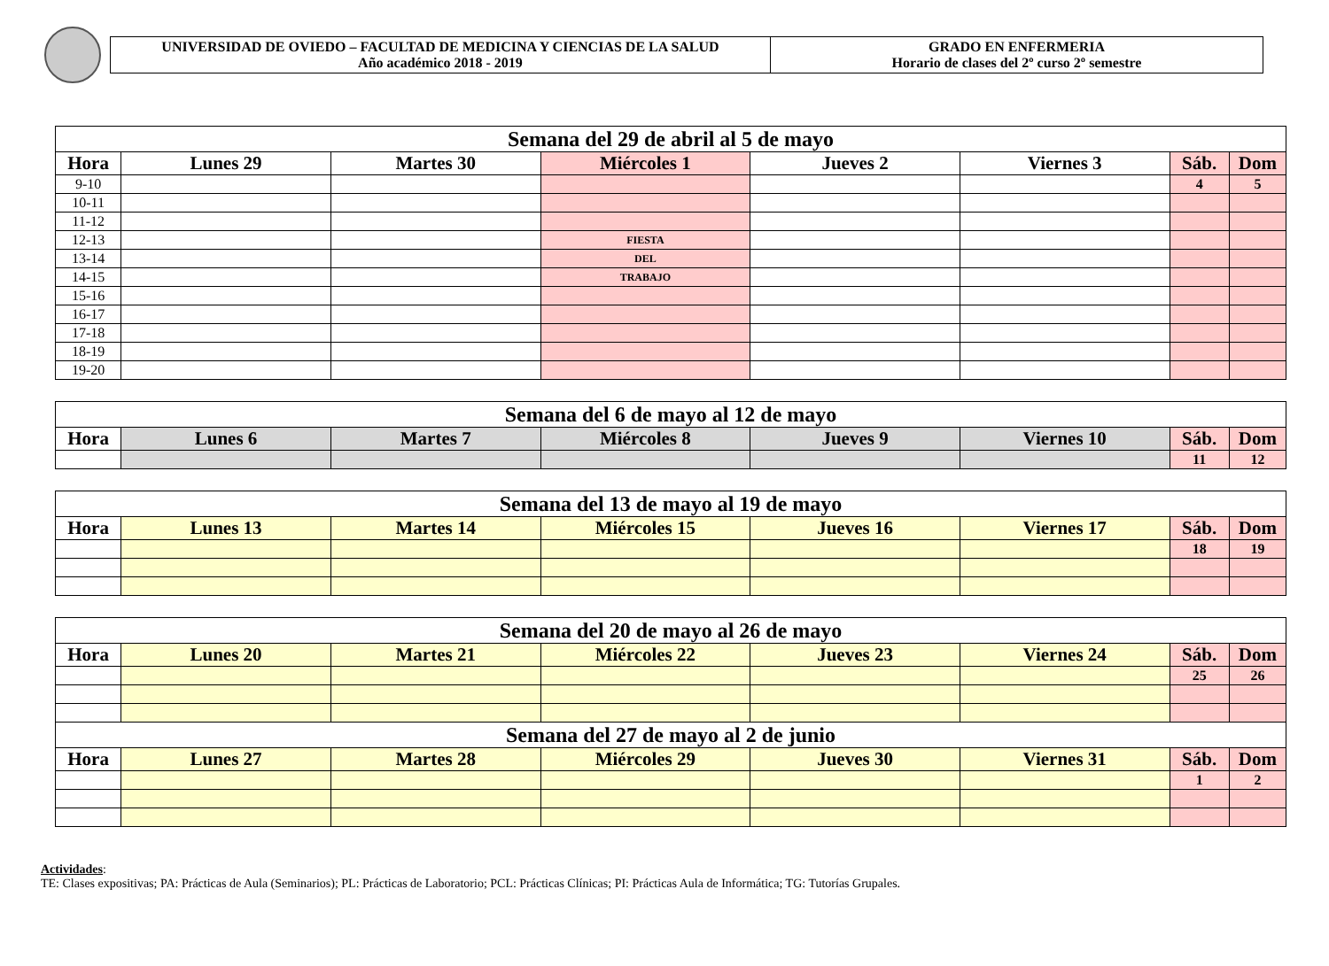UNIVERSIDAD DE OVIEDO – FACULTAD DE MEDICINA Y CIENCIAS DE LA SALUD
Año académico 2018 - 2019
GRADO EN ENFERMERIA
Horario de clases del 2º curso 2º semestre
| Semana del 29 de abril al 5 de mayo | | | | | | | |
| Hora | Lunes 29 | Martes 30 | Miércoles 1 | Jueves 2 | Viernes 3 | Sáb. | Dom |
| 9-10 | | | | | | 4 | 5 |
| 10-11 | | | | | | | |
| 11-12 | | | | | | | |
| 12-13 | | | FIESTA | | | | |
| 13-14 | | | DEL | | | | |
| 14-15 | | | TRABAJO | | | | |
| 15-16 | | | | | | | |
| 16-17 | | | | | | | |
| 17-18 | | | | | | | |
| 18-19 | | | | | | | |
| 19-20 | | | | | | | |
| Semana del 6 de mayo al 12 de mayo | | | | | | | |
| Hora | Lunes 6 | Martes 7 | Miércoles 8 | Jueves 9 | Viernes 10 | Sáb. | Dom |
| | | | | | | 11 | 12 |
| Semana del 13 de mayo al 19 de mayo | | | | | | | |
| Hora | Lunes 13 | Martes 14 | Miércoles 15 | Jueves 16 | Viernes 17 | Sáb. | Dom |
| | | | | | | 18 | 19 |
| Semana del 20 de mayo al 26 de mayo | | | | | | | |
| Hora | Lunes 20 | Martes 21 | Miércoles 22 | Jueves 23 | Viernes 24 | Sáb. | Dom |
| | | | | | | 25 | 26 |
| Semana del 27 de mayo al 2 de junio | | | | | | | |
| Hora | Lunes 27 | Martes 28 | Miércoles 29 | Jueves 30 | Viernes 31 | Sáb. | Dom |
| | | | | | | 1 | 2 |
Actividades:
TE: Clases expositivas; PA: Prácticas de Aula (Seminarios); PL: Prácticas de Laboratorio; PCL: Prácticas Clínicas; PI: Prácticas Aula de Informática; TG: Tutorías Grupales.